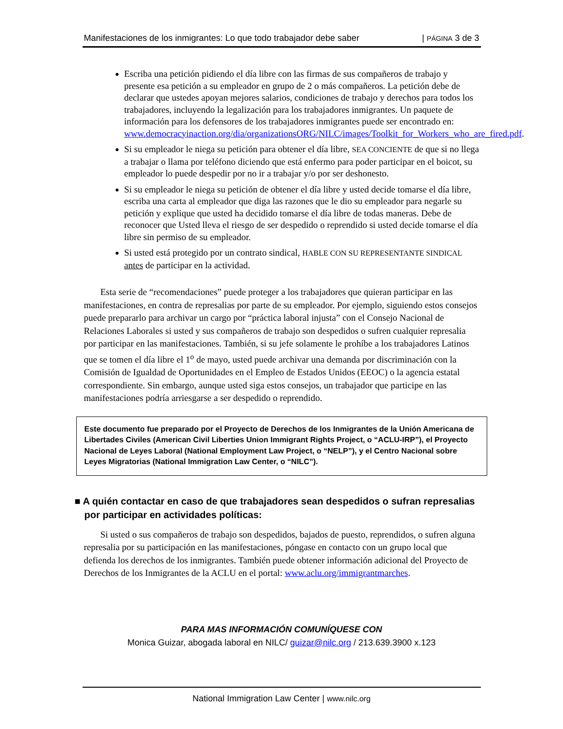Manifestaciones de los inmigrantes: Lo que todo trabajador debe saber | PÁGINA 3 de 3
Escriba una petición pidiendo el día libre con las firmas de sus compañeros de trabajo y presente esa petición a su empleador en grupo de 2 o más compañeros. La petición debe de declarar que ustedes apoyan mejores salarios, condiciones de trabajo y derechos para todos los trabajadores, incluyendo la legalización para los trabajadores inmigrantes. Un paquete de información para los defensores de los trabajadores inmigrantes puede ser encontrado en: www.democracyinaction.org/dia/organizationsORG/NILC/images/Toolkit_for_Workers_who_are_fired.pdf.
Si su empleador le niega su petición para obtener el día libre, SEA CONCIENTE de que si no llega a trabajar o llama por teléfono diciendo que está enfermo para poder participar en el boicot, su empleador lo puede despedir por no ir a trabajar y/o por ser deshonesto.
Si su empleador le niega su petición de obtener el día libre y usted decide tomarse el día libre, escriba una carta al empleador que diga las razones que le dio su empleador para negarle su petición y explique que usted ha decidido tomarse el día libre de todas maneras. Debe de reconocer que Usted lleva el riesgo de ser despedido o reprendido si usted decide tomarse el día libre sin permiso de su empleador.
Si usted está protegido por un contrato sindical, HABLE CON SU REPRESENTANTE SINDICAL antes de participar en la actividad.
Esta serie de “recomendaciones” puede proteger a los trabajadores que quieran participar en las manifestaciones, en contra de represalias por parte de su empleador. Por ejemplo, siguiendo estos consejos puede prepararlo para archivar un cargo por “práctica laboral injusta” con el Consejo Nacional de Relaciones Laborales si usted y sus compañeros de trabajo son despedidos o sufren cualquier represalia por participar en las manifestaciones. También, si su jefe solamente le prohíbe a los trabajadores Latinos que se tomen el día libre el 1<sup>o</sup> de mayo, usted puede archivar una demanda por discriminación con la Comisión de Igualdad de Oportunidades en el Empleo de Estados Unidos (EEOC) o la agencia estatal correspondiente. Sin embargo, aunque usted siga estos consejos, un trabajador que participe en las manifestaciones podría arriesgarse a ser despedido o reprendido.
Este documento fue preparado por el Proyecto de Derechos de los Inmigrantes de la Unión Americana de Libertades Civiles (American Civil Liberties Union Immigrant Rights Project, o “ACLU-IRP”), el Proyecto Nacional de Leyes Laboral (National Employment Law Project, o “NELP”), y el Centro Nacional sobre Leyes Migratorias (National Immigration Law Center, o “NILC”).
■ A quién contactar en caso de que trabajadores sean despedidos o sufran represalias por participar en actividades políticas:
Si usted o sus compañeros de trabajo son despedidos, bajados de puesto, reprendidos, o sufren alguna represalia por su participación en las manifestaciones, póngase en contacto con un grupo local que defienda los derechos de los inmigrantes. También puede obtener información adicional del Proyecto de Derechos de los Inmigrantes de la ACLU en el portal: www.aclu.org/immigrantmarches.
PARA MAS INFORMACIÓN COMUNÍQUESE CON
Monica Guizar, abogada laboral en NILC/ guizar@nilc.org / 213.639.3900 x.123
National Immigration Law Center | www.nilc.org